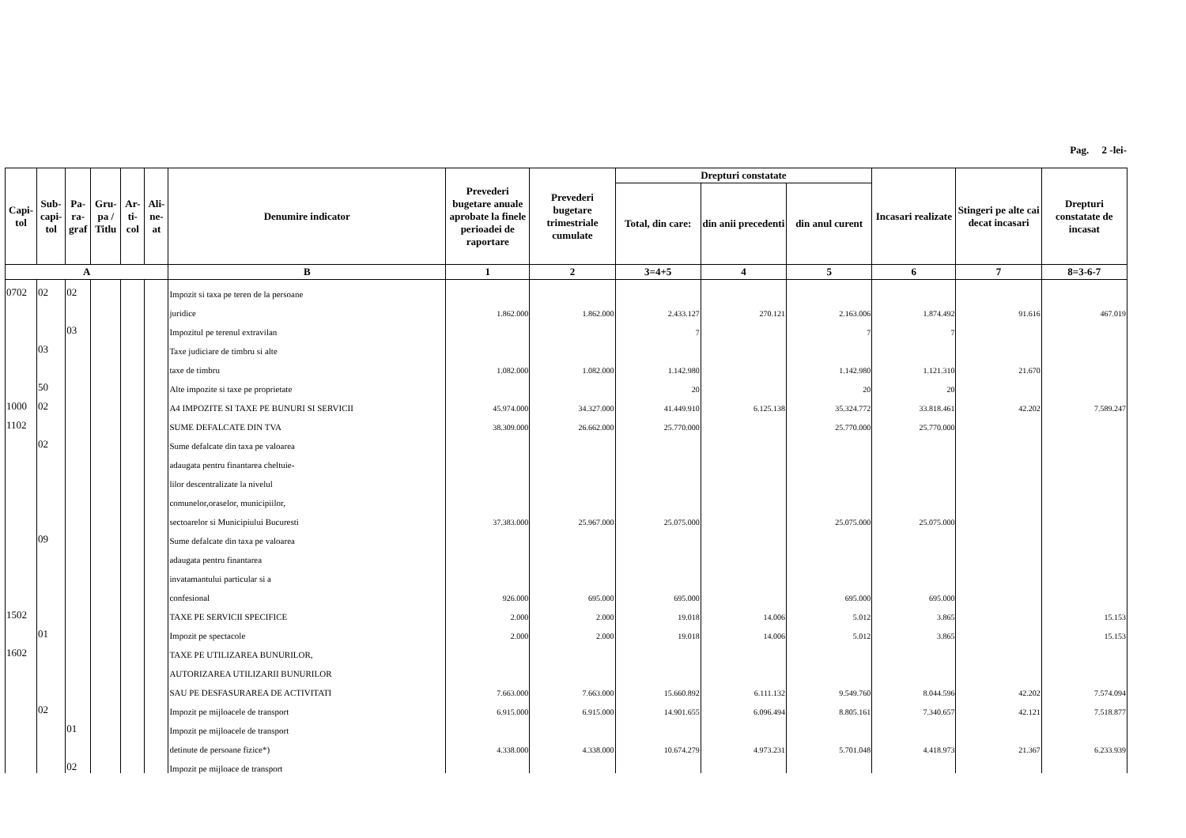Pag. 2 -lei-
| Capi-tol | Sub-capi-tol | Pa-ra-graf | Gru-pa / Titlu | Ar-ti-col | Ali-ne-at | Denumire indicator | Prevederi bugetare anuale aprobate la finele perioadei de raportare | Prevederi bugetare trimestriale cumulate | Drepturi constatate | | | Incasari realizate | Stingeri pe alte cai decat incasari | Drepturi constatate de incasat |
| --- | --- | --- | --- | --- | --- | --- | --- | --- | --- | --- | --- | --- | --- | --- |
| | | | | | | | | | Total, din care: | din anii precedenti | din anul curent | | | |
| A | | | | | | B | 1 | 2 | 3=4+5 | 4 | 5 | 6 | 7 | 8=3-6-7 |
| 0702 | 02 | 02 | | | | Impozit si taxa pe teren de la persoane | | | | | | | | |
| | | | | | | juridice | 1.862.000 | 1.862.000 | 2.433.127 | 270.121 | 2.163.006 | 1.874.492 | 91.616 | 467.019 |
| | | 03 | | | | Impozitul pe terenul extravilan | | | 7 | | 7 | 7 | | |
| | 03 | | | | | Taxe judiciare de timbru si alte | | | | | | | | |
| | | | | | | taxe de timbru | 1.082.000 | 1.082.000 | 1.142.980 | | 1.142.980 | 1.121.310 | 21.670 | |
| | 50 | | | | | Alte impozite si taxe pe proprietate | | | 20 | | 20 | 20 | | |
| 1000 | 02 | | | | | A4 IMPOZITE SI TAXE PE BUNURI SI SERVICII | 45.974.000 | 34.327.000 | 41.449.910 | 6.125.138 | 35.324.772 | 33.818.461 | 42.202 | 7.589.247 |
| 1102 | | | | | | SUME DEFALCATE DIN TVA | 38.309.000 | 26.662.000 | 25.770.000 | | 25.770.000 | 25.770.000 | | |
| | 02 | | | | | Sume defalcate din taxa pe valoarea | | | | | | | | |
| | | | | | | adaugata pentru finantarea cheltuie- | | | | | | | | |
| | | | | | | lilor descentralizate la nivelul | | | | | | | | |
| | | | | | | comunelor,oraselor, municipiilor, | | | | | | | | |
| | | | | | | sectoarelor si Municipiului Bucuresti | 37.383.000 | 25.967.000 | 25.075.000 | | 25.075.000 | 25.075.000 | | |
| | 09 | | | | | Sume defalcate din taxa pe valoarea | | | | | | | | |
| | | | | | | adaugata pentru finantarea | | | | | | | | |
| | | | | | | invatamantului particular si a | | | | | | | | |
| | | | | | | confesional | 926.000 | 695.000 | 695.000 | | 695.000 | 695.000 | | |
| 1502 | | | | | | TAXE PE SERVICII SPECIFICE | 2.000 | 2.000 | 19.018 | 14.006 | 5.012 | 3.865 | | 15.153 |
| | 01 | | | | | Impozit pe spectacole | 2.000 | 2.000 | 19.018 | 14.006 | 5.012 | 3.865 | | 15.153 |
| 1602 | | | | | | TAXE PE UTILIZAREA BUNURILOR, | | | | | | | | |
| | | | | | | AUTORIZAREA UTILIZARII BUNURILOR | | | | | | | | |
| | | | | | | SAU PE DESFASURAREA DE ACTIVITATI | 7.663.000 | 7.663.000 | 15.660.892 | 6.111.132 | 9.549.760 | 8.044.596 | 42.202 | 7.574.094 |
| | 02 | | | | | Impozit pe mijloacele de transport | 6.915.000 | 6.915.000 | 14.901.655 | 6.096.494 | 8.805.161 | 7.340.657 | 42.121 | 7.518.877 |
| | | 01 | | | | Impozit pe mijloacele de transport | | | | | | | | |
| | | | | | | detinute de persoane fizice*) | 4.338.000 | 4.338.000 | 10.674.279 | 4.973.231 | 5.701.048 | 4.418.973 | 21.367 | 6.233.939 |
| | | 02 | | | | Impozit pe mijloace de transport | | | | | | | | |